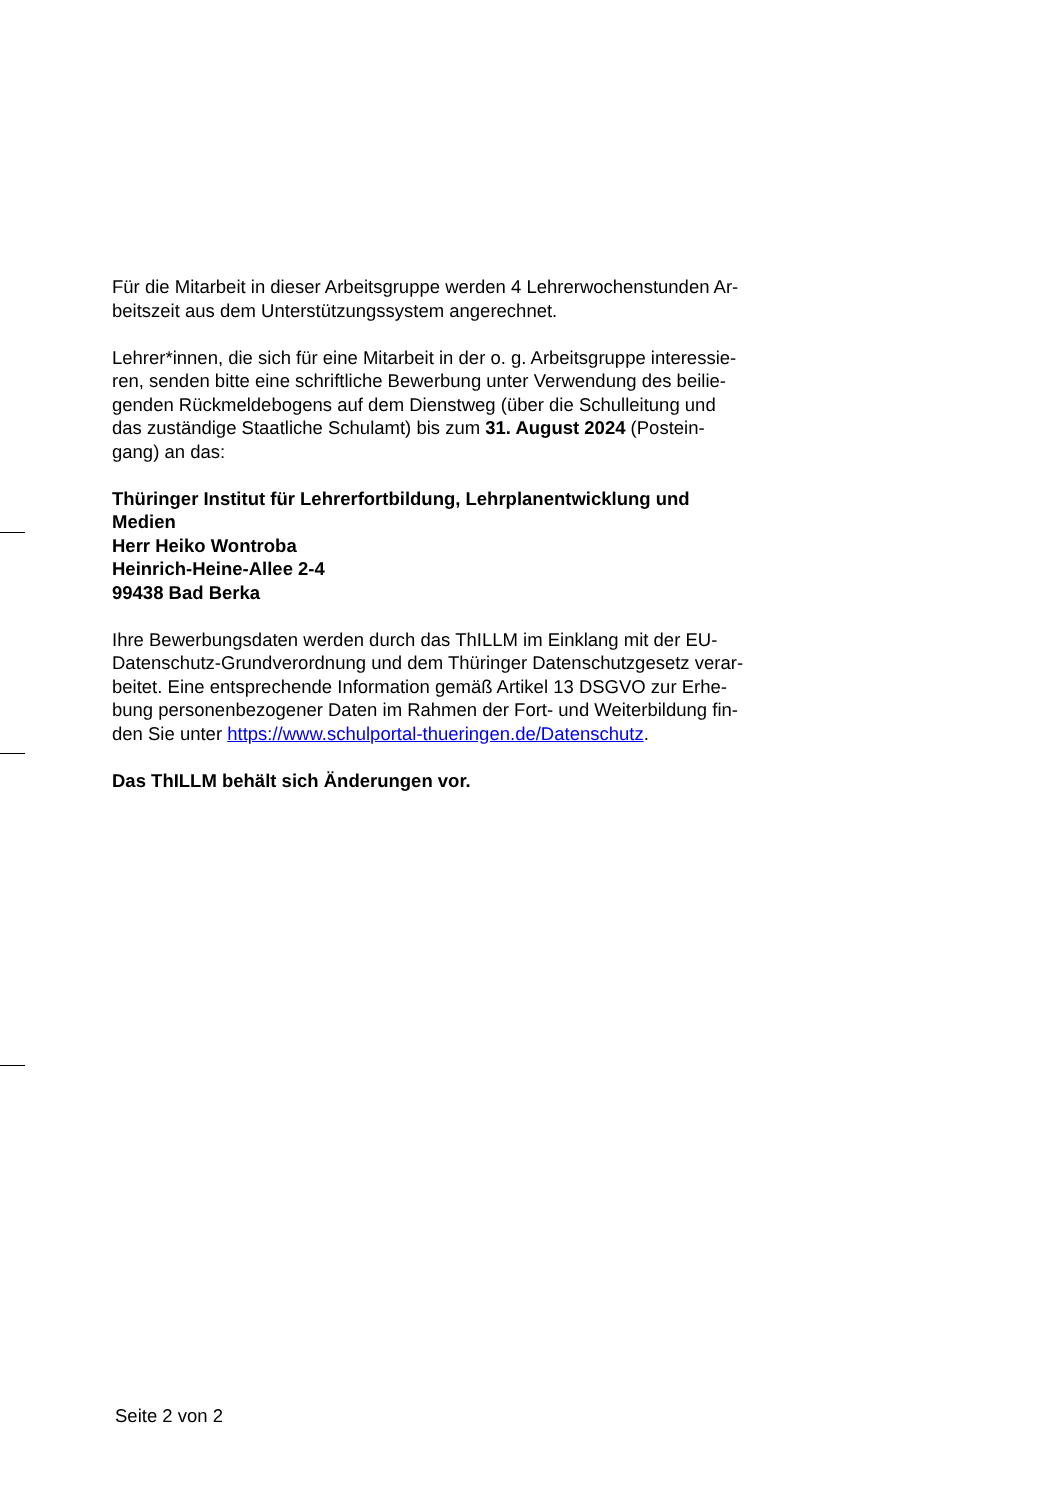Für die Mitarbeit in dieser Arbeitsgruppe werden 4 Lehrerwochenstunden Ar-
beitszeit aus dem Unterstützungssystem angerechnet.
Lehrer*innen, die sich für eine Mitarbeit in der o. g. Arbeitsgruppe interessie-
ren, senden bitte eine schriftliche Bewerbung unter Verwendung des beilie-
genden Rückmeldebogens auf dem Dienstweg (über die Schulleitung und
das zuständige Staatliche Schulamt) bis zum 31. August 2024 (Postein-
gang) an das:
Thüringer Institut für Lehrerfortbildung, Lehrplanentwicklung und
Medien
Herr Heiko Wontroba
Heinrich-Heine-Allee 2-4
99438 Bad Berka
Ihre Bewerbungsdaten werden durch das ThILLM im Einklang mit der EU-
Datenschutz-Grundverordnung und dem Thüringer Datenschutzgesetz verar-
beitet. Eine entsprechende Information gemäß Artikel 13 DSGVO zur Erhe-
bung personenbezogener Daten im Rahmen der Fort- und Weiterbildung fin-
den Sie unter https://www.schulportal-thueringen.de/Datenschutz.
Das ThILLM behält sich Änderungen vor.
Seite 2 von 2